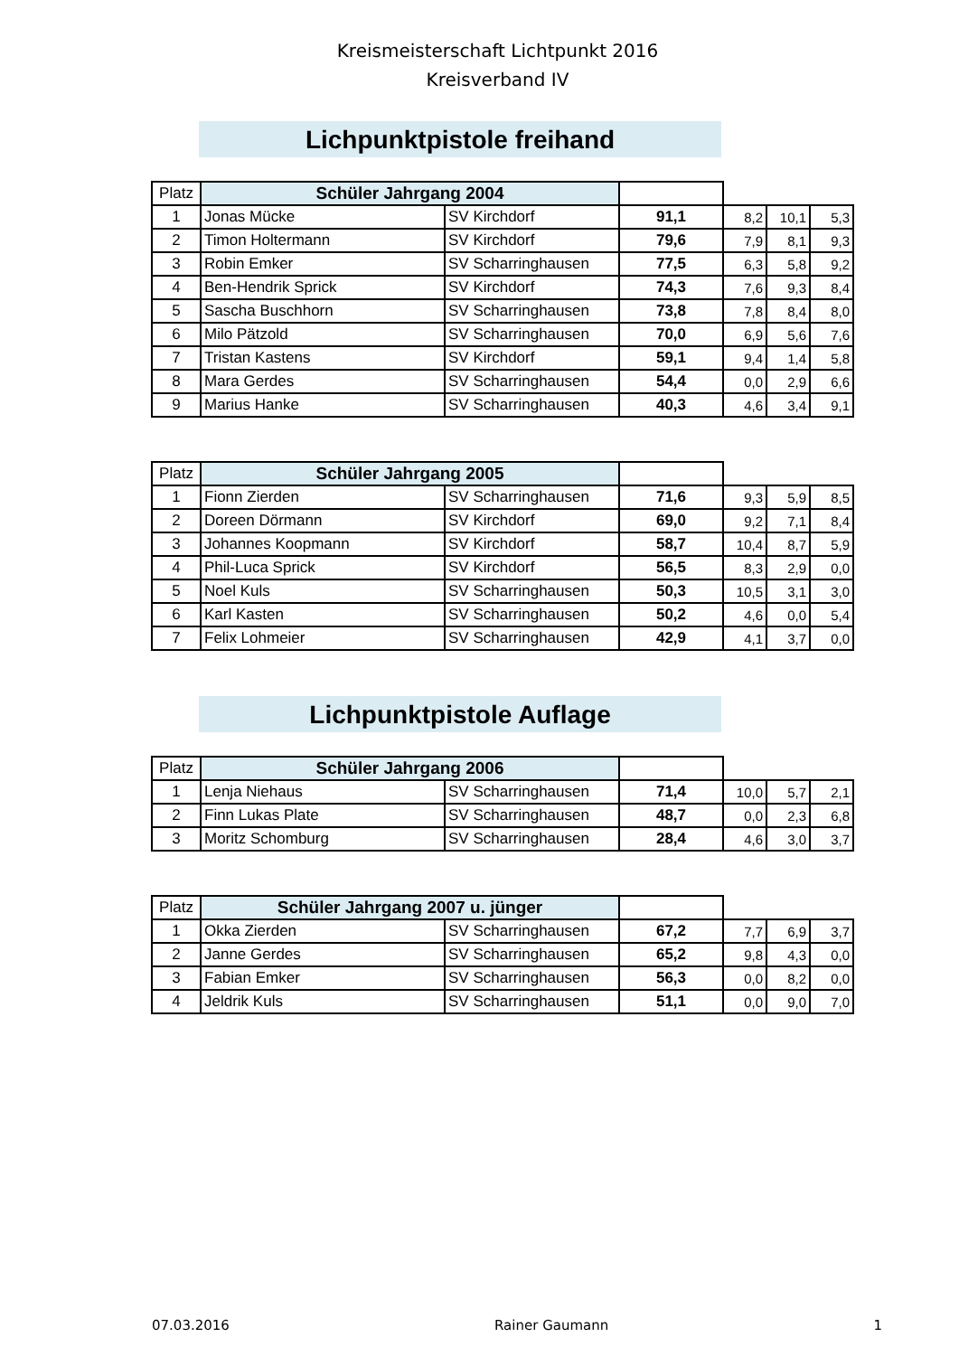Kreismeisterschaft Lichtpunkt 2016
Kreisverband IV
Lichpunktpistole freihand
| Platz | Schüler Jahrgang 2004 | | | | | |
| 1 | Jonas Mücke | SV Kirchdorf | 91,1 | 8,2 | 10,1 | 5,3 |
| 2 | Timon Holtermann | SV Kirchdorf | 79,6 | 7,9 | 8,1 | 9,3 |
| 3 | Robin Emker | SV Scharringhausen | 77,5 | 6,3 | 5,8 | 9,2 |
| 4 | Ben-Hendrik Sprick | SV Kirchdorf | 74,3 | 7,6 | 9,3 | 8,4 |
| 5 | Sascha Buschhorn | SV Scharringhausen | 73,8 | 7,8 | 8,4 | 8,0 |
| 6 | Milo Pätzold | SV Scharringhausen | 70,0 | 6,9 | 5,6 | 7,6 |
| 7 | Tristan Kastens | SV Kirchdorf | 59,1 | 9,4 | 1,4 | 5,8 |
| 8 | Mara Gerdes | SV Scharringhausen | 54,4 | 0,0 | 2,9 | 6,6 |
| 9 | Marius Hanke | SV Scharringhausen | 40,3 | 4,6 | 3,4 | 9,1 |
| Platz | Schüler Jahrgang 2005 | | | | | |
| 1 | Fionn Zierden | SV Scharringhausen | 71,6 | 9,3 | 5,9 | 8,5 |
| 2 | Doreen Dörmann | SV Kirchdorf | 69,0 | 9,2 | 7,1 | 8,4 |
| 3 | Johannes Koopmann | SV Kirchdorf | 58,7 | 10,4 | 8,7 | 5,9 |
| 4 | Phil-Luca Sprick | SV Kirchdorf | 56,5 | 8,3 | 2,9 | 0,0 |
| 5 | Noel Kuls | SV Scharringhausen | 50,3 | 10,5 | 3,1 | 3,0 |
| 6 | Karl Kasten | SV Scharringhausen | 50,2 | 4,6 | 0,0 | 5,4 |
| 7 | Felix Lohmeier | SV Scharringhausen | 42,9 | 4,1 | 3,7 | 0,0 |
Lichpunktpistole Auflage
| Platz | Schüler Jahrgang 2006 | | | | | |
| 1 | Lenja Niehaus | SV Scharringhausen | 71,4 | 10,0 | 5,7 | 2,1 |
| 2 | Finn Lukas Plate | SV Scharringhausen | 48,7 | 0,0 | 2,3 | 6,8 |
| 3 | Moritz Schomburg | SV Scharringhausen | 28,4 | 4,6 | 3,0 | 3,7 |
| Platz | Schüler Jahrgang 2007 u. jünger | | | | | |
| 1 | Okka Zierden | SV Scharringhausen | 67,2 | 7,7 | 6,9 | 3,7 |
| 2 | Janne Gerdes | SV Scharringhausen | 65,2 | 9,8 | 4,3 | 0,0 |
| 3 | Fabian Emker | SV Scharringhausen | 56,3 | 0,0 | 8,2 | 0,0 |
| 4 | Jeldrik Kuls | SV Scharringhausen | 51,1 | 0,0 | 9,0 | 7,0 |
07.03.2016 Rainer Gaumann 1